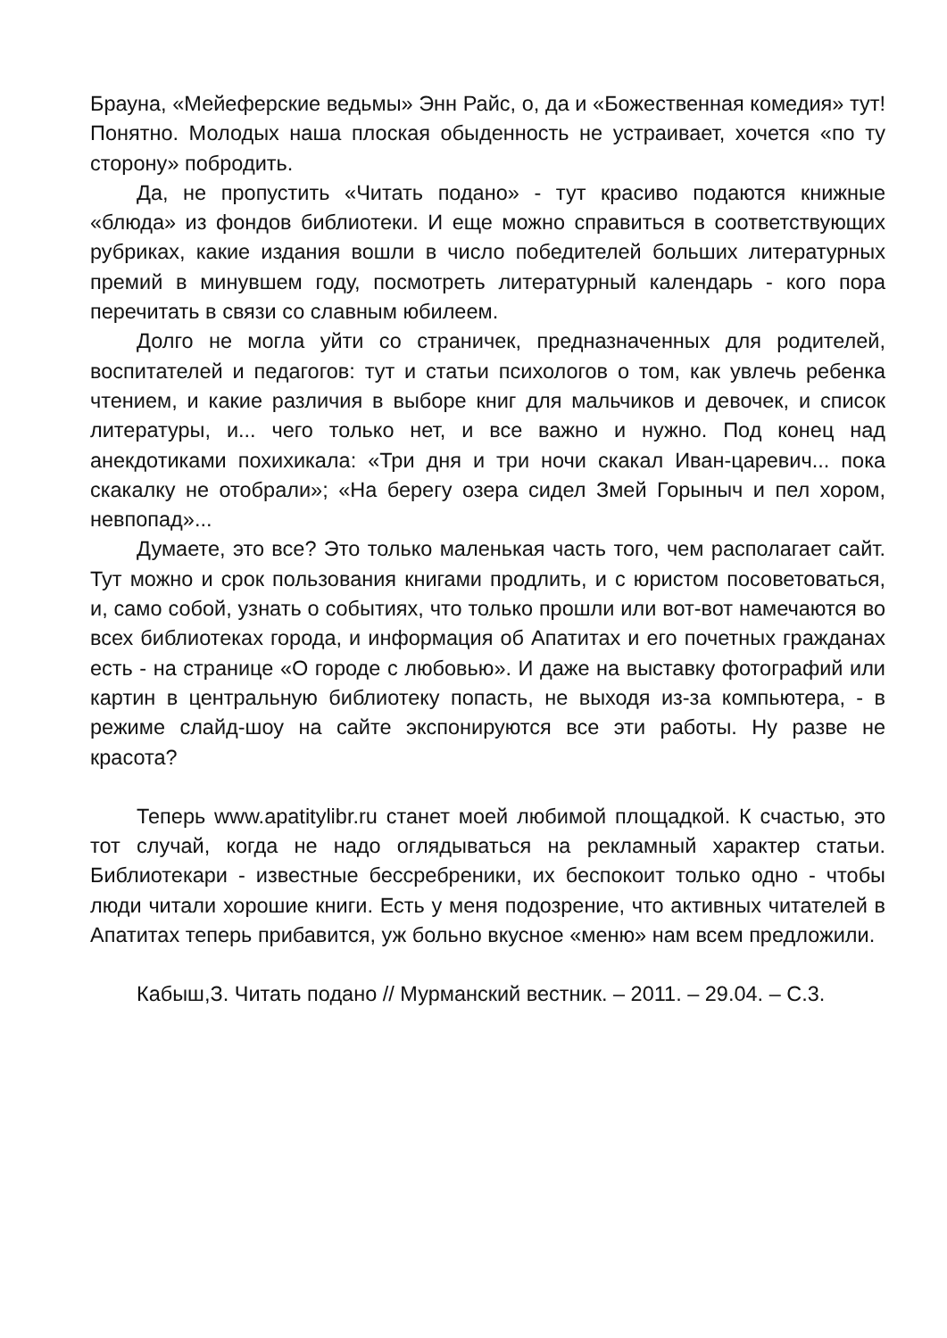Брауна, «Мейеферские ведьмы» Энн Райс, о, да и «Божественная комедия» тут! Понятно. Молодых наша плоская обыденность не устраивает, хочется «по ту сторону» побродить.
Да, не пропустить «Читать подано» - тут красиво подаются книжные «блюда» из фондов библиотеки. И еще можно справиться в соответствующих рубриках, какие издания вошли в число победителей больших литературных премий в минувшем году, посмотреть литературный календарь - кого пора перечитать в связи со славным юбилеем.
Долго не могла уйти со страничек, предназначенных для родителей, воспитателей и педагогов: тут и статьи психологов о том, как увлечь ребенка чтением, и какие различия в выборе книг для мальчиков и девочек, и список литературы, и... чего только нет, и все важно и нужно. Под конец над анекдотиками похихикала: «Три дня и три ночи скакал Иван-царевич... пока скакалку не отобрали»; «На берегу озера сидел Змей Горыныч и пел хором, невпопад»...
Думаете, это все? Это только маленькая часть того, чем располагает сайт. Тут можно и срок пользования книгами продлить, и с юристом посоветоваться, и, само собой, узнать о событиях, что только прошли или вот-вот намечаются во всех библиотеках города, и информация об Апатитах и его почетных гражданах есть - на странице «О городе с любовью». И даже на выставку фотографий или картин в центральную библиотеку попасть, не выходя из-за компьютера, - в режиме слайд-шоу на сайте экспонируются все эти работы. Ну разве не красота?
Теперь www.apatitylibr.ru станет моей любимой площадкой. К счастью, это тот случай, когда не надо оглядываться на рекламный характер статьи. Библиотекари - известные бессребреники, их беспокоит только одно - чтобы люди читали хорошие книги. Есть у меня подозрение, что активных читателей в Апатитах теперь прибавится, уж больно вкусное «меню» нам всем предложили.
Кабыш,З. Читать подано // Мурманский вестник. – 2011. – 29.04. – С.3.